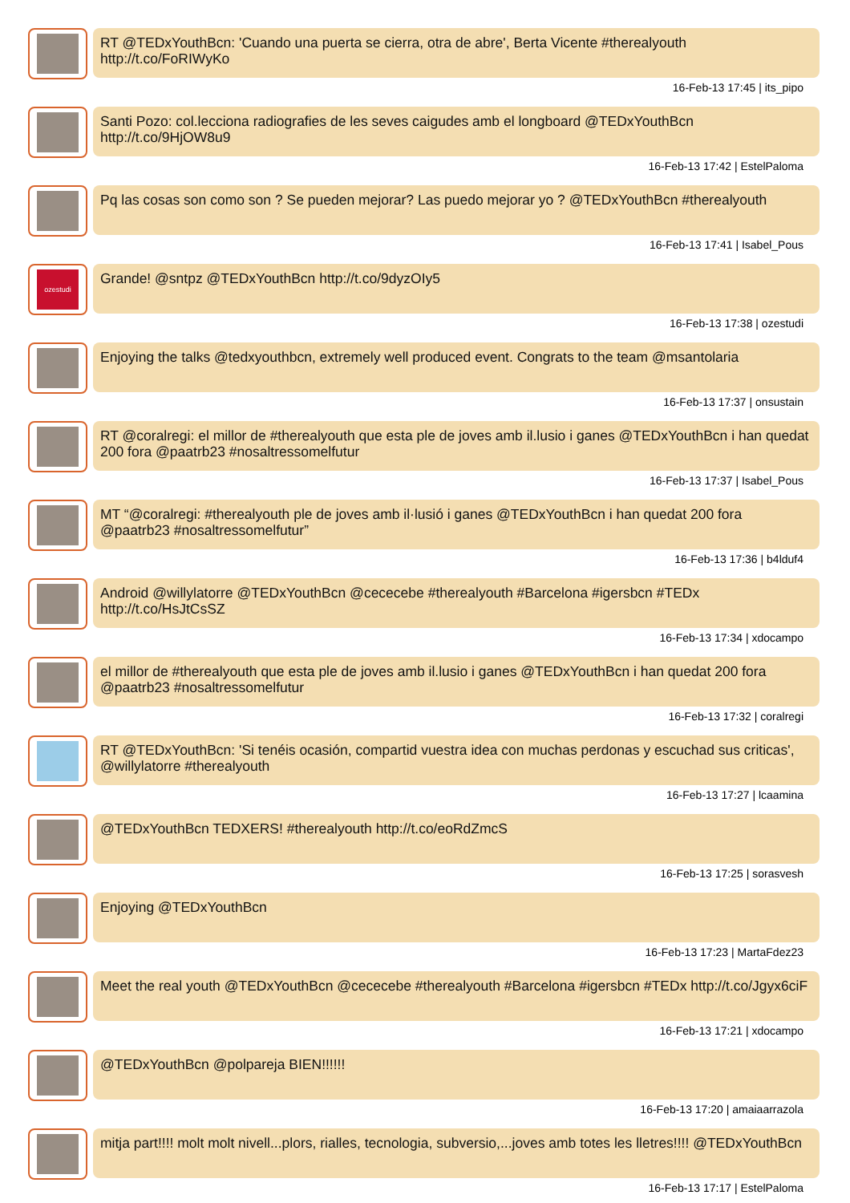RT @TEDxYouthBcn: 'Cuando una puerta se cierra, otra de abre', Berta Vicente #therealyouth http://t.co/FoRIWyKo
16-Feb-13 17:45 | its_pipo
Santi Pozo: col.lecciona radiografies de les seves caigudes amb el longboard @TEDxYouthBcn http://t.co/9HjOW8u9
16-Feb-13 17:42 | EstelPaloma
Pq las cosas son como son ? Se pueden mejorar? Las puedo mejorar yo ? @TEDxYouthBcn #therealyouth
16-Feb-13 17:41 | Isabel_Pous
ozestudi
Grande! @sntpz @TEDxYouthBcn http://t.co/9dyzOIy5
16-Feb-13 17:38 | ozestudi
Enjoying the talks @tedxyouthbcn, extremely well produced event. Congrats to the team @msantolaria
16-Feb-13 17:37 | onsustain
RT @coralregi: el millor de #therealyouth que esta ple de joves amb il.lusio i ganes @TEDxYouthBcn i han quedat 200 fora @paatrb23 #nosaltressomelfutur
16-Feb-13 17:37 | Isabel_Pous
MT “@coralregi: #therealyouth ple de joves amb il·lusió i ganes @TEDxYouthBcn i han quedat 200 fora @paatrb23 #nosaltressomelfutur”
16-Feb-13 17:36 | b4lduf4
Android @willylatorre @TEDxYouthBcn @cececebe #therealyouth #Barcelona #igersbcn #TEDx http://t.co/HsJtCsSZ
16-Feb-13 17:34 | xdocampo
el millor de #therealyouth que esta ple de joves amb il.lusio i ganes @TEDxYouthBcn i han quedat 200 fora @paatrb23 #nosaltressomelfutur
16-Feb-13 17:32 | coralregi
RT @TEDxYouthBcn: 'Si tenéis ocasión, compartid vuestra idea con muchas perdonas y escuchad sus criticas', @willylatorre #therealyouth
16-Feb-13 17:27 | lcaamina
@TEDxYouthBcn TEDXERS! #therealyouth http://t.co/eoRdZmcS
16-Feb-13 17:25 | sorasvesh
Enjoying @TEDxYouthBcn
16-Feb-13 17:23 | MartaFdez23
Meet the real youth @TEDxYouthBcn @cececebe #therealyouth #Barcelona #igersbcn #TEDx http://t.co/Jgyx6ciF
16-Feb-13 17:21 | xdocampo
@TEDxYouthBcn @polpareja BIEN!!!!!!
16-Feb-13 17:20 | amaiaarrazola
mitja part!!!! molt molt nivell...plors, rialles, tecnologia, subversio,...joves amb totes les lletres!!!! @TEDxYouthBcn
16-Feb-13 17:17 | EstelPaloma